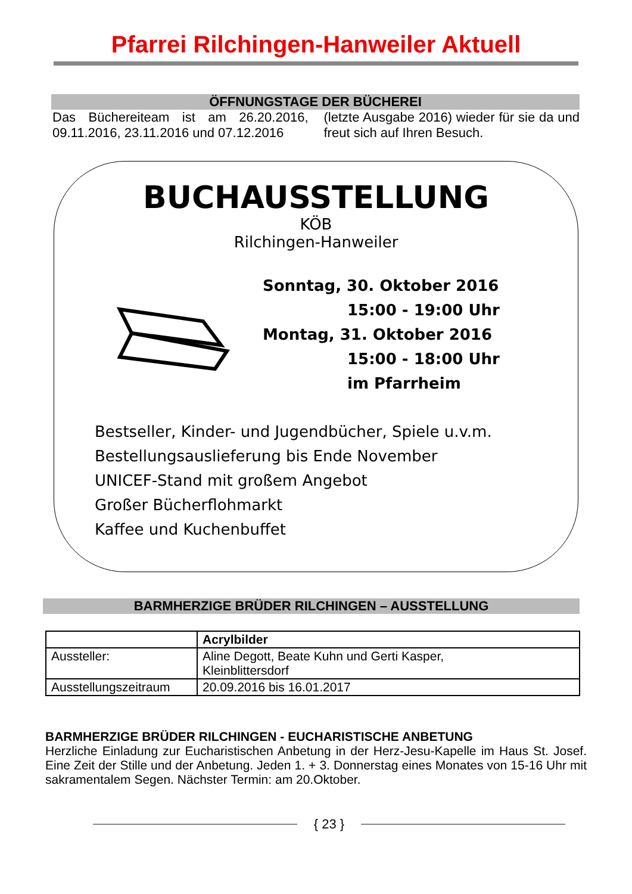Pfarrei Rilchingen-Hanweiler Aktuell
ÖFFNUNGSTAGE DER BÜCHEREI
Das Büchereiteam ist am 26.20.2016, 09.11.2016, 23.11.2016 und 07.12.2016
(letzte Ausgabe 2016) wieder für sie da und freut sich auf Ihren Besuch.
BUCHAUSSTELLUNG
KÖB
Rilchingen-Hanweiler
Sonntag, 30. Oktober 2016
15:00 - 19:00 Uhr
Montag, 31. Oktober 2016
15:00 - 18:00 Uhr
im Pfarrheim
Bestseller, Kinder- und Jugendbücher, Spiele u.v.m.
Bestellungsauslieferung bis Ende November
UNICEF-Stand mit großem Angebot
Großer Bücherflohmarkt
Kaffee und Kuchenbuffet
BARMHERZIGE BRÜDER RILCHINGEN – AUSSTELLUNG
| | Acrylbilder |
| Aussteller: | Aline Degott, Beate Kuhn und Gerti Kasper, Kleinblittersdorf |
| Ausstellungszeitraum | 20.09.2016 bis 16.01.2017 |
BARMHERZIGE BRÜDER RILCHINGEN - EUCHARISTISCHE ANBETUNG
Herzliche Einladung zur Eucharistischen Anbetung in der Herz-Jesu-Kapelle im Haus St. Josef. Eine Zeit der Stille und der Anbetung. Jeden 1. + 3. Donnerstag eines Monates von 15-16 Uhr mit sakramentalem Segen. Nächster Termin: am 20.Oktober.
{ 23 }